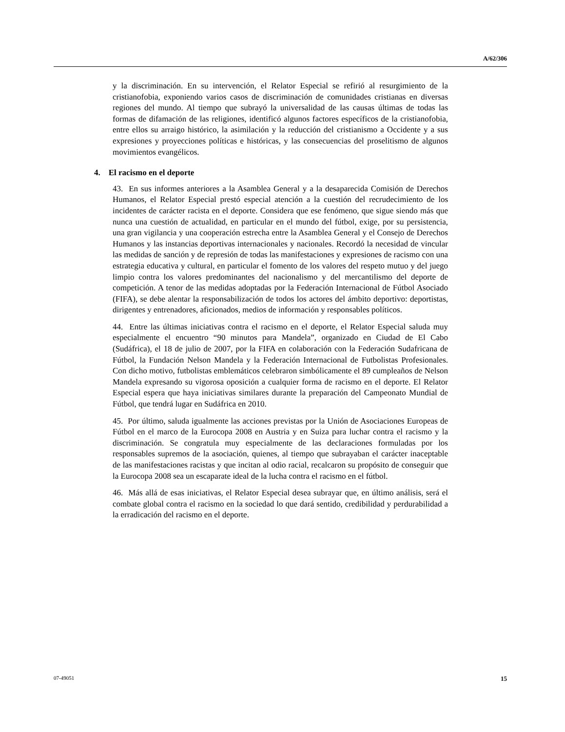A/62/306
y la discriminación. En su intervención, el Relator Especial se refirió al resurgimiento de la cristianofobia, exponiendo varios casos de discriminación de comunidades cristianas en diversas regiones del mundo. Al tiempo que subrayó la universalidad de las causas últimas de todas las formas de difamación de las religiones, identificó algunos factores específicos de la cristianofobia, entre ellos su arraigo histórico, la asimilación y la reducción del cristianismo a Occidente y a sus expresiones y proyecciones políticas e históricas, y las consecuencias del proselitismo de algunos movimientos evangélicos.
4. El racismo en el deporte
43. En sus informes anteriores a la Asamblea General y a la desaparecida Comisión de Derechos Humanos, el Relator Especial prestó especial atención a la cuestión del recrudecimiento de los incidentes de carácter racista en el deporte. Considera que ese fenómeno, que sigue siendo más que nunca una cuestión de actualidad, en particular en el mundo del fútbol, exige, por su persistencia, una gran vigilancia y una cooperación estrecha entre la Asamblea General y el Consejo de Derechos Humanos y las instancias deportivas internacionales y nacionales. Recordó la necesidad de vincular las medidas de sanción y de represión de todas las manifestaciones y expresiones de racismo con una estrategia educativa y cultural, en particular el fomento de los valores del respeto mutuo y del juego limpio contra los valores predominantes del nacionalismo y del mercantilismo del deporte de competición. A tenor de las medidas adoptadas por la Federación Internacional de Fútbol Asociado (FIFA), se debe alentar la responsabilización de todos los actores del ámbito deportivo: deportistas, dirigentes y entrenadores, aficionados, medios de información y responsables políticos.
44. Entre las últimas iniciativas contra el racismo en el deporte, el Relator Especial saluda muy especialmente el encuentro “90 minutos para Mandela”, organizado en Ciudad de El Cabo (Sudáfrica), el 18 de julio de 2007, por la FIFA en colaboración con la Federación Sudafricana de Fútbol, la Fundación Nelson Mandela y la Federación Internacional de Futbolistas Profesionales. Con dicho motivo, futbolistas emblemáticos celebraron simbólicamente el 89 cumpleaños de Nelson Mandela expresando su vigorosa oposición a cualquier forma de racismo en el deporte. El Relator Especial espera que haya iniciativas similares durante la preparación del Campeonato Mundial de Fútbol, que tendrá lugar en Sudáfrica en 2010.
45. Por último, saluda igualmente las acciones previstas por la Unión de Asociaciones Europeas de Fútbol en el marco de la Eurocopa 2008 en Austria y en Suiza para luchar contra el racismo y la discriminación. Se congratula muy especialmente de las declaraciones formuladas por los responsables supremos de la asociación, quienes, al tiempo que subrayaban el carácter inaceptable de las manifestaciones racistas y que incitan al odio racial, recalcaron su propósito de conseguir que la Eurocopa 2008 sea un escaparate ideal de la lucha contra el racismo en el fútbol.
46. Más allá de esas iniciativas, el Relator Especial desea subrayar que, en último análisis, será el combate global contra el racismo en la sociedad lo que dará sentido, credibilidad y perdurabilidad a la erradicación del racismo en el deporte.
07-49051 15